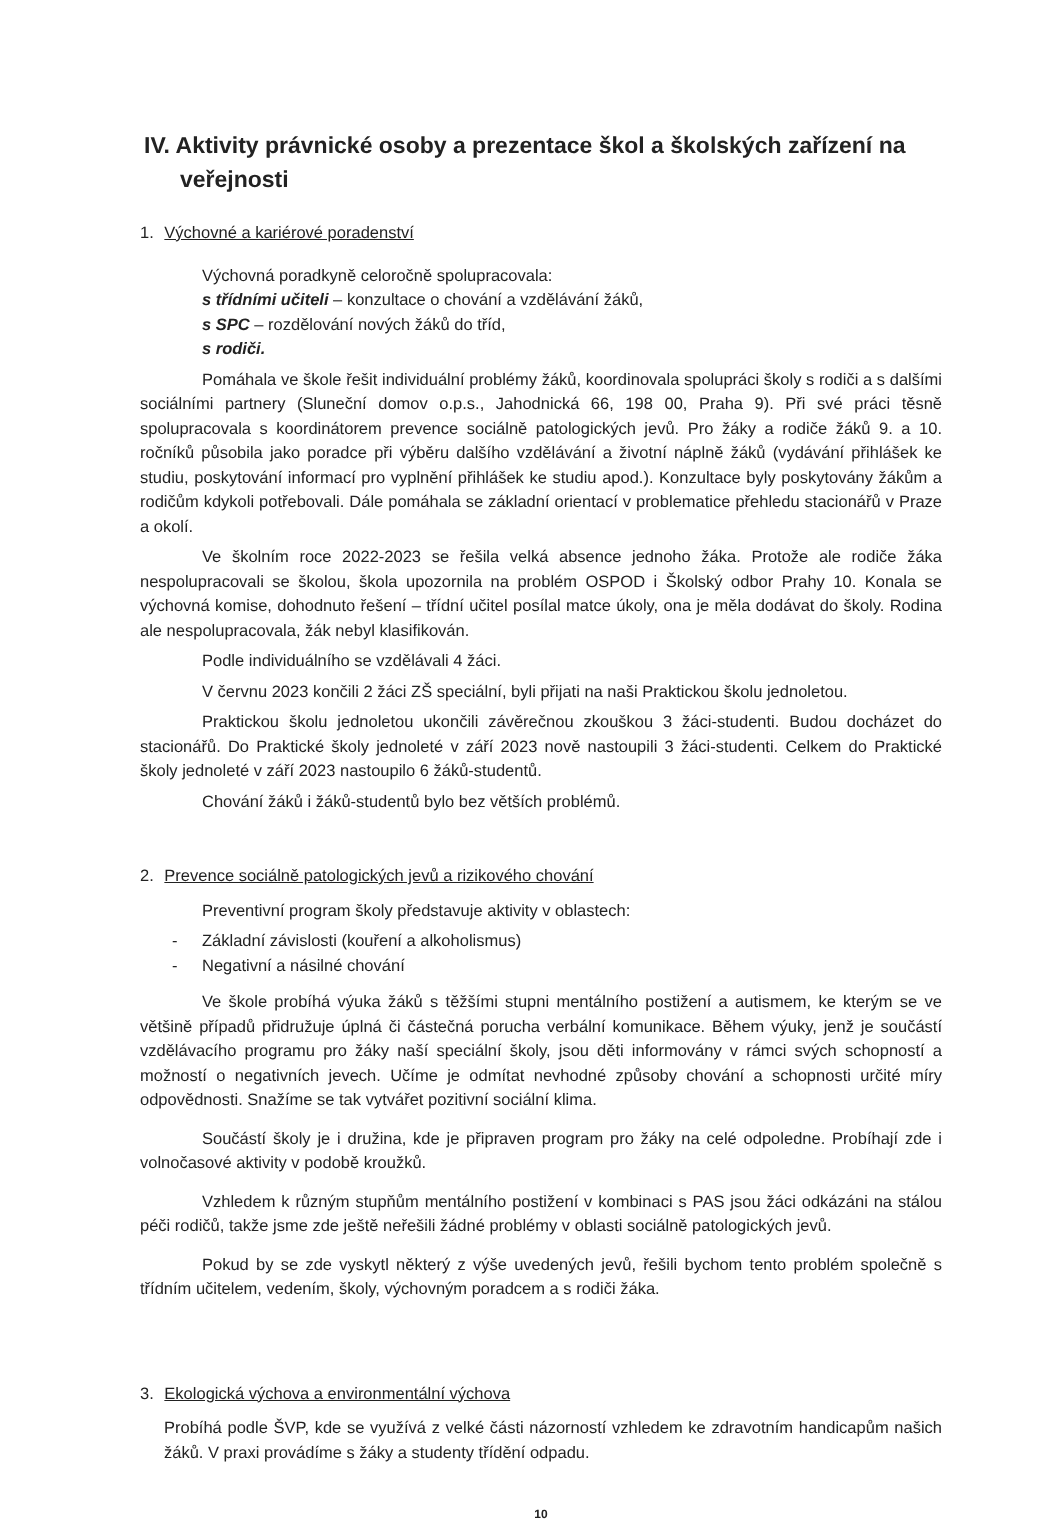IV. Aktivity právnické osoby a prezentace škol a školských zařízení na veřejnosti
1. Výchovné a kariérové poradenství
Výchovná poradkyně celoročně spolupracovala:
s třídními učiteli – konzultace o chování a vzdělávání žáků,
s SPC – rozdělování nových žáků do tříd,
s rodiči.
Pomáhala ve škole řešit individuální problémy žáků, koordinovala spolupráci školy s rodiči a s dalšími sociálními partnery (Sluneční domov o.p.s., Jahodnická 66, 198 00, Praha 9). Při své práci těsně spolupracovala s koordinátorem prevence sociálně patologických jevů. Pro žáky a rodiče žáků 9. a 10. ročníků působila jako poradce při výběru dalšího vzdělávání a životní náplně žáků (vydávání přihlášek ke studiu, poskytování informací pro vyplnění přihlášek ke studiu apod.). Konzultace byly poskytovány žákům a rodičům kdykoli potřebovali. Dále pomáhala se základní orientací v problematice přehledu stacionářů v Praze a okolí.
Ve školním roce 2022-2023 se řešila velká absence jednoho žáka. Protože ale rodiče žáka nespolupracovali se školou, škola upozornila na problém OSPOD i Školský odbor Prahy 10. Konala se výchovná komise, dohodnuto řešení – třídní učitel posílal matce úkoly, ona je měla dodávat do školy. Rodina ale nespolupracovala, žák nebyl klasifikován.
Podle individuálního se vzdělávali 4 žáci.
V červnu 2023 končili 2 žáci ZŠ speciální, byli přijati na naši Praktickou školu jednoletou.
Praktickou školu jednoletou ukončili závěrečnou zkouškou 3 žáci-studenti. Budou docházet do stacionářů. Do Praktické školy jednoleté v září 2023 nově nastoupili 3 žáci-studenti. Celkem do Praktické školy jednoleté v září 2023 nastoupilo 6 žáků-studentů.
Chování žáků i žáků-studentů bylo bez větších problémů.
2. Prevence sociálně patologických jevů a rizikového chování
Preventivní program školy představuje aktivity v oblastech:
- Základní závislosti (kouření a alkoholismus)
- Negativní a násilné chování
Ve škole probíhá výuka žáků s těžšími stupni mentálního postižení a autismem, ke kterým se ve většině případů přidružuje úplná či částečná porucha verbální komunikace. Během výuky, jenž je součástí vzdělávacího programu pro žáky naší speciální školy, jsou děti informovány v rámci svých schopností a možností o negativních jevech. Učíme je odmítat nevhodné způsoby chování a schopnosti určité míry odpovědnosti. Snažíme se tak vytvářet pozitivní sociální klima.
Součástí školy je i družina, kde je připraven program pro žáky na celé odpoledne. Probíhají zde i volnočasové aktivity v podobě kroužků.
Vzhledem k různým stupňům mentálního postižení v kombinaci s PAS jsou žáci odkázáni na stálou péči rodičů, takže jsme zde ještě neřešili žádné problémy v oblasti sociálně patologických jevů.
Pokud by se zde vyskytl některý z výše uvedených jevů, řešili bychom tento problém společně s třídním učitelem, vedením, školy, výchovným poradcem a s rodiči žáka.
3. Ekologická výchova a environmentální výchova
Probíhá podle ŠVP, kde se využívá z velké části názorností vzhledem ke zdravotním handicapům našich žáků. V praxi provádíme s žáky a studenty třídění odpadu.
10